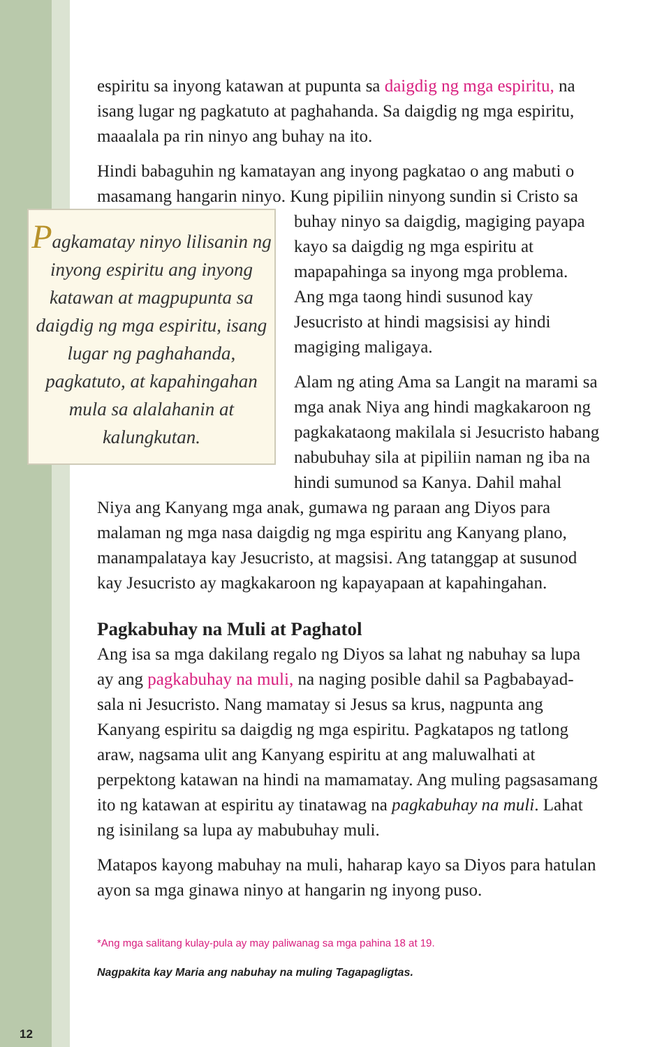espiritu sa inyong katawan at pupunta sa daigdig ng mga espiritu, na isang lugar ng pagkatuto at paghahanda. Sa daigdig ng mga espiritu, maaalala pa rin ninyo ang buhay na ito.
Hindi babaguhin ng kamatayan ang inyong pagkatao o ang mabuti o masamang hangarin ninyo. Kung pipiliin ninyong sundin Pagkamatay ninyo lilisanin ng inyong espiritu ang inyong katawan at magpupunta sa daigdig ng mga espiritu, isang lugar ng paghahanda, pagkatuto, at kapahingahan mula sa alalahanin at kalungkutan. si Cristo sa buhay ninyo sa daigdig, magiging payapa kayo sa daigdig ng mga espiritu at mapapahinga sa inyong mga problema. Ang mga taong hindi susunod kay Jesucristo at hindi magsisisi ay hindi magiging maligaya.
Alam ng ating Ama sa Langit na marami sa mga anak Niya ang hindi magkakaroon ng pagkakataong makilala si Jesucristo habang nabubuhay sila at pipiliin naman ng iba na hindi sumunod sa Kanya. Dahil mahal Niya ang Kanyang mga anak, gumawa ng paraan ang Diyos para malaman ng mga nasa daigdig ng mga espiritu ang Kanyang plano, manampalataya kay Jesucristo, at magsisi. Ang tatanggap at susunod kay Jesucristo ay magkakaroon ng kapayapaan at kapahingahan.
Pagkabuhay na Muli at Paghatol
Ang isa sa mga dakilang regalo ng Diyos sa lahat ng nabuhay sa lupa ay ang pagkabuhay na muli, na naging posible dahil sa Pagbabayad-sala ni Jesucristo. Nang mamatay si Jesus sa krus, nagpunta ang Kanyang espiritu sa daigdig ng mga espiritu. Pagkatapos ng tatlong araw, nagsama ulit ang Kanyang espiritu at ang maluwalhati at perpektong katawan na hindi na mamamatay. Ang muling pagsasamang ito ng katawan at espiritu ay tinatawag na pagkabuhay na muli. Lahat ng isinilang sa lupa ay mabubuhay muli.
Matapos kayong mabuhay na muli, haharap kayo sa Diyos para hatulan ayon sa mga ginawa ninyo at hangarin ng inyong puso.
*Ang mga salitang kulay-pula ay may paliwanag sa mga pahina 18 at 19.
Nagpakita kay Maria ang nabuhay na muling Tagapagligtas.
12